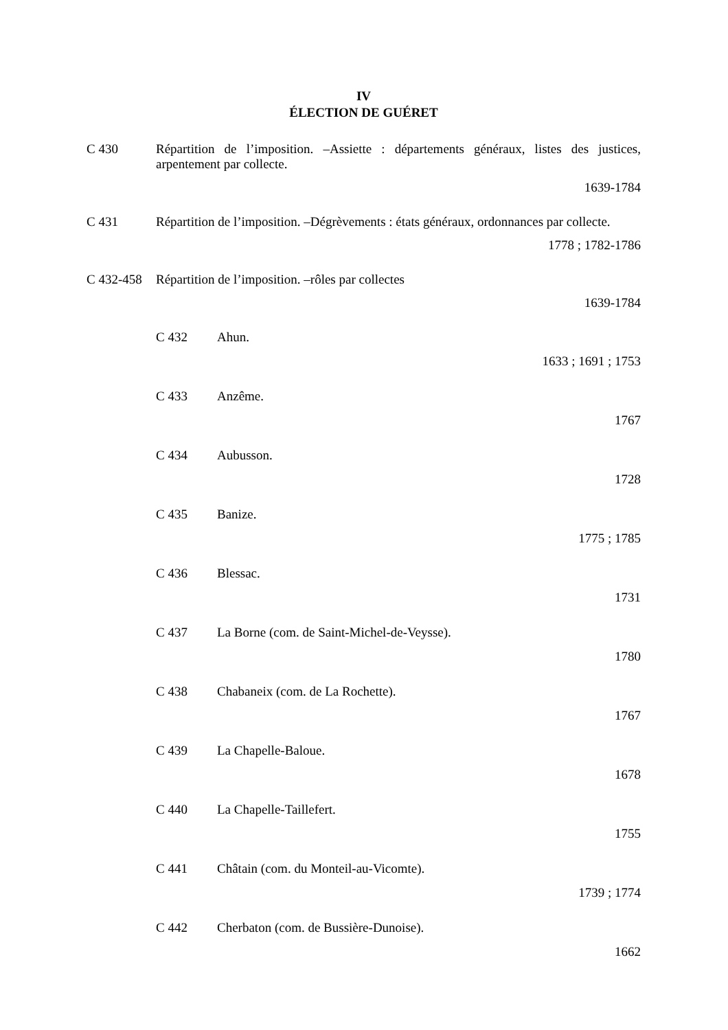IV
ÉLECTION DE GUÉRET
C 430 Répartition de l’imposition. –Assiette : départements généraux, listes des justices, arpentement par collecte.
1639-1784
C 431 Répartition de l’imposition. –Dégrèvements : états généraux, ordonnances par collecte.
1778 ; 1782-1786
C 432-458
Répartition de l’imposition. –rôles par collectes
1639-1784
C 432 Ahun.
1633 ; 1691 ; 1753
C 433 Anzême.
1767
C 434 Aubusson.
1728
C 435 Banize.
1775 ; 1785
C 436 Blessac.
1731
C 437 La Borne (com. de Saint-Michel-de-Veysse).
1780
C 438 Chabaneix (com. de La Rochette).
1767
C 439 La Chapelle-Baloue.
1678
C 440 La Chapelle-Taillefert.
1755
C 441 Châtain (com. du Monteil-au-Vicomte).
1739 ; 1774
C 442 Cherbaton (com. de Bussière-Dunoise).
1662